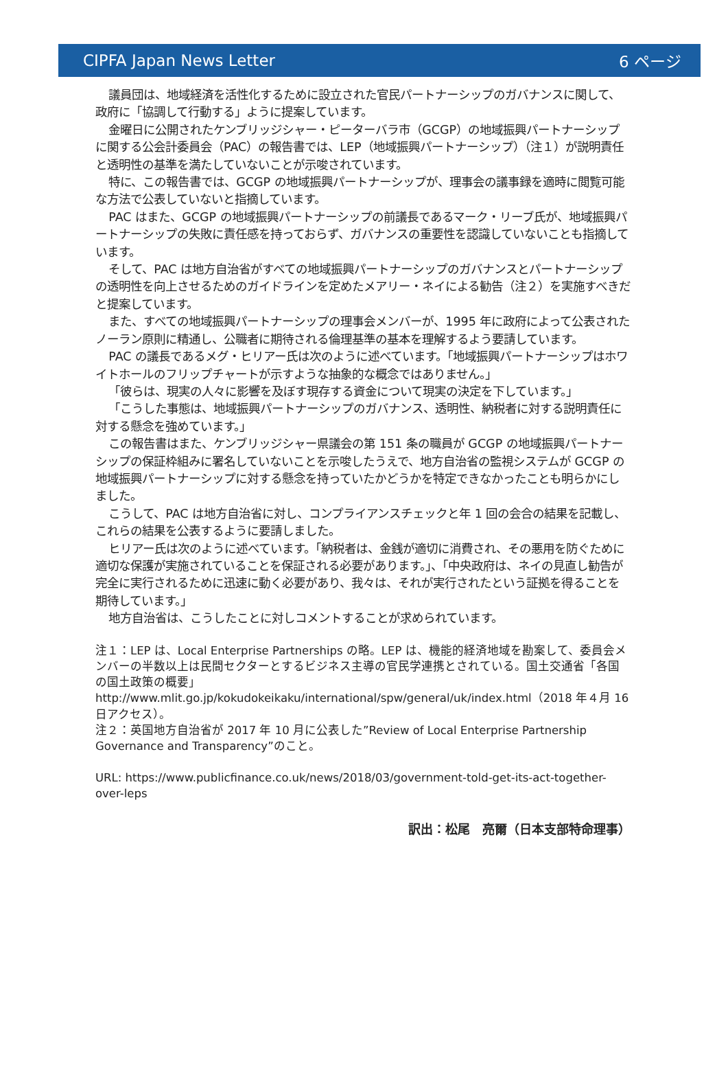CIPFA Japan News Letter 6 ページ
議員団は、地域経済を活性化するために設立された官民パートナーシップのガバナンスに関して、政府に「協調して行動する」ように提案しています。
金曜日に公開されたケンブリッジシャー・ピーターバラ市（GCGP）の地域振興パートナーシップに関する公会計委員会（PAC）の報告書では、LEP（地域振興パートナーシップ）（注１）が説明責任と透明性の基準を満たしていないことが示唆されています。
特に、この報告書では、GCGP の地域振興パートナーシップが、理事会の議事録を適時に閲覧可能な方法で公表していないと指摘しています。
PAC はまた、GCGP の地域振興パートナーシップの前議長であるマーク・リーブ氏が、地域振興パートナーシップの失敗に責任感を持っておらず、ガバナンスの重要性を認識していないことも指摘しています。
そして、PAC は地方自治省がすべての地域振興パートナーシップのガバナンスとパートナーシップの透明性を向上させるためのガイドラインを定めたメアリー・ネイによる勧告（注２）を実施すべきだと提案しています。
また、すべての地域振興パートナーシップの理事会メンバーが、1995 年に政府によって公表されたノーラン原則に精通し、公職者に期待される倫理基準の基本を理解するよう要請しています。
PAC の議長であるメグ・ヒリアー氏は次のように述べています。「地域振興パートナーシップはホワイトホールのフリップチャートが示すような抽象的な概念ではありません。」
「彼らは、現実の人々に影響を及ぼす現存する資金について現実の決定を下しています。」
「こうした事態は、地域振興パートナーシップのガバナンス、透明性、納税者に対する説明責任に対する懸念を強めています。」
この報告書はまた、ケンブリッジシャー県議会の第 151 条の職員が GCGP の地域振興パートナーシップの保証枠組みに署名していないことを示唆したうえで、地方自治省の監視システムが GCGP の地域振興パートナーシップに対する懸念を持っていたかどうかを特定できなかったことも明らかにしました。
こうして、PAC は地方自治省に対し、コンプライアンスチェックと年 1 回の会合の結果を記載し、これらの結果を公表するように要請しました。
ヒリアー氏は次のように述べています。「納税者は、金銭が適切に消費され、その悪用を防ぐために適切な保護が実施されていることを保証される必要があります。」、「中央政府は、ネイの見直し勧告が完全に実行されるために迅速に動く必要があり、我々は、それが実行されたという証拠を得ることを期待しています。」
地方自治省は、こうしたことに対しコメントすることが求められています。
注１：LEP は、Local Enterprise Partnerships の略。LEP は、機能的経済地域を勘案して、委員会メンバーの半数以上は民間セクターとするビジネス主導の官民学連携とされている。国土交通省「各国の国土政策の概要」http://www.mlit.go.jp/kokudokeikaku/international/spw/general/uk/index.html（2018 年４月 16 日アクセス）。
注２：英国地方自治省が 2017 年 10 月に公表した”Review of Local Enterprise Partnership Governance and Transparency”のこと。
URL: https://www.publicfinance.co.uk/news/2018/03/government-told-get-its-act-together-over-leps
訳出：松尾　亮爾（日本支部特命理事）